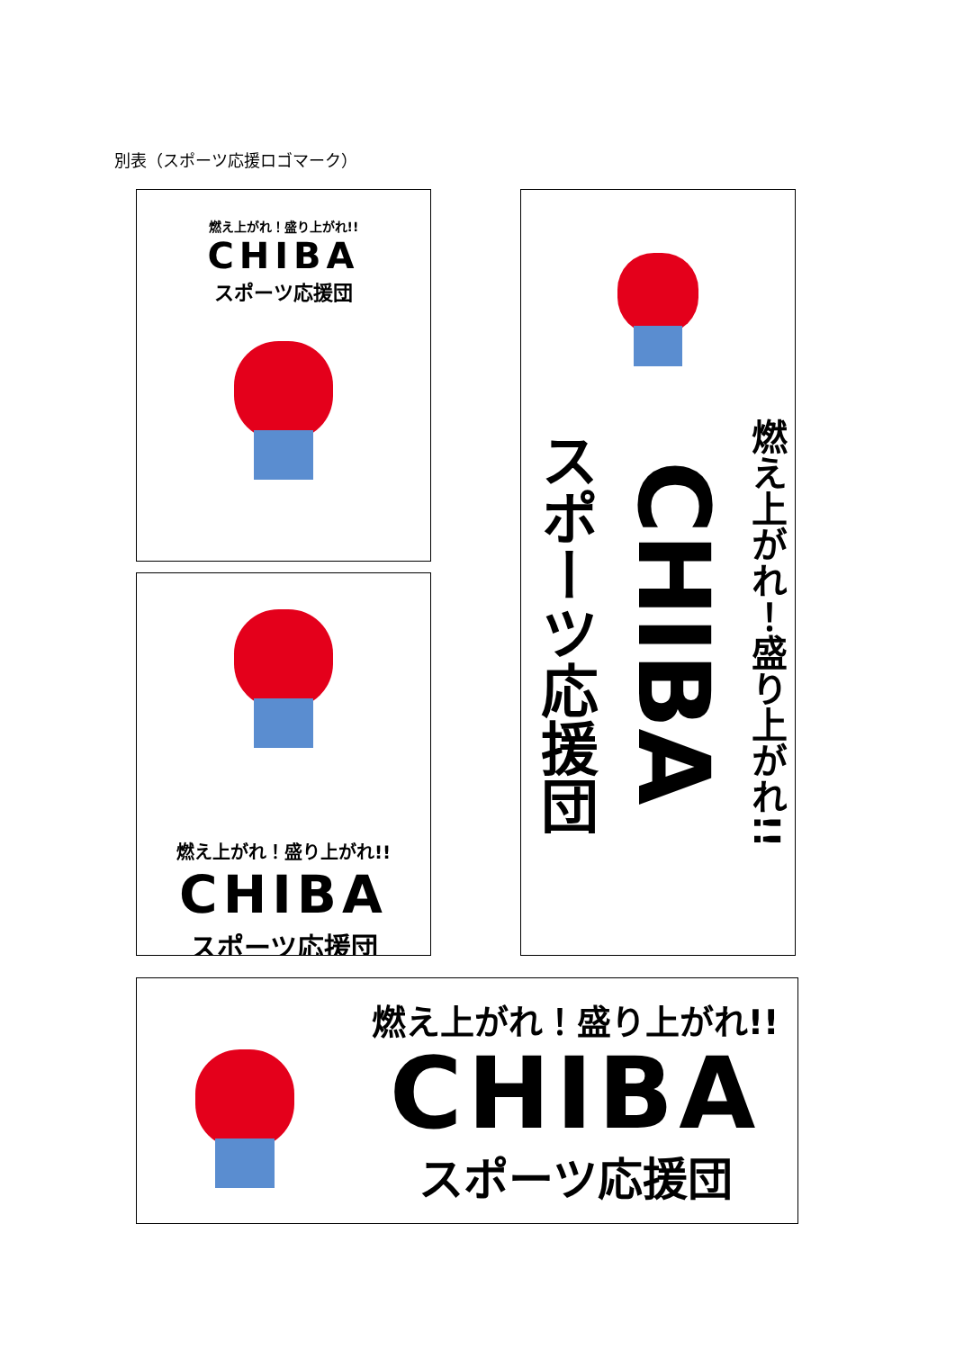別表（スポーツ応援ロゴマーク）
燃え上がれ！盛り上がれ!!
CHIBA
スポーツ応援団
燃え上がれ！盛り上がれ!!
CHIBA
スポーツ応援団
燃え上がれ！盛り上がれ!!
CHIBA
スポーツ応援団
燃え上がれ！盛り上がれ!!
CHIBA
スポーツ応援団